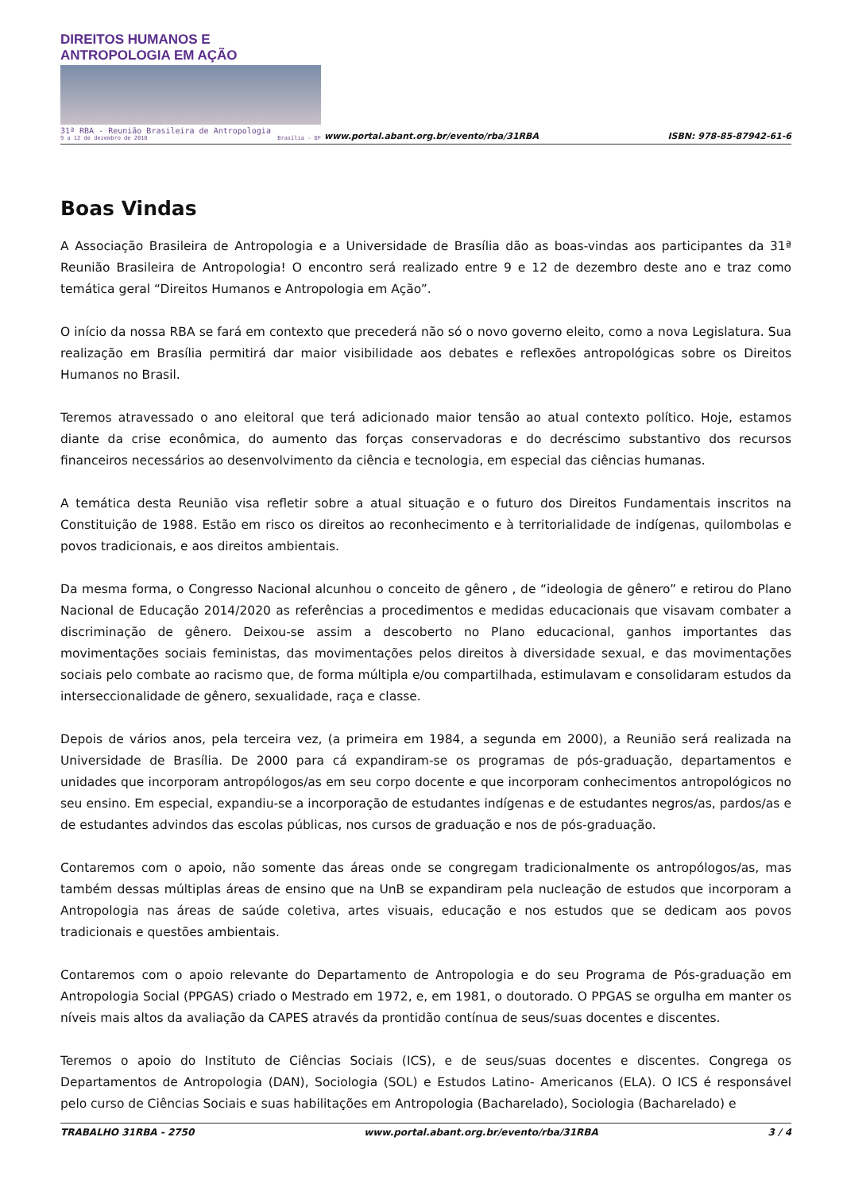DIREITOS HUMANOS E ANTROPOLOGIA EM AÇÃO
31ª RBA - Reunião Brasileira de Antropologia
9 a 12 de dezembro de 2018 Brasília - DF
www.portal.abant.org.br/evento/rba/31RBA ISBN: 978-85-87942-61-6
Boas Vindas
A Associação Brasileira de Antropologia e a Universidade de Brasília dão as boas-vindas aos participantes da 31ª Reunião Brasileira de Antropologia! O encontro será realizado entre 9 e 12 de dezembro deste ano e traz como temática geral “Direitos Humanos e Antropologia em Ação”.
O início da nossa RBA se fará em contexto que precederá não só o novo governo eleito, como a nova Legislatura. Sua realização em Brasília permitirá dar maior visibilidade aos debates e reflexões antropológicas sobre os Direitos Humanos no Brasil.
Teremos atravessado o ano eleitoral que terá adicionado maior tensão ao atual contexto político. Hoje, estamos diante da crise econômica, do aumento das forças conservadoras e do decréscimo substantivo dos recursos financeiros necessários ao desenvolvimento da ciência e tecnologia, em especial das ciências humanas.
A temática desta Reunião visa refletir sobre a atual situação e o futuro dos Direitos Fundamentais inscritos na Constituição de 1988. Estão em risco os direitos ao reconhecimento e à territorialidade de indígenas, quilombolas e povos tradicionais, e aos direitos ambientais.
Da mesma forma, o Congresso Nacional alcunhou o conceito de gênero , de “ideologia de gênero” e retirou do Plano Nacional de Educação 2014/2020 as referências a procedimentos e medidas educacionais que visavam combater a discriminação de gênero. Deixou-se assim a descoberto no Plano educacional, ganhos importantes das movimentações sociais feministas, das movimentações pelos direitos à diversidade sexual, e das movimentações sociais pelo combate ao racismo que, de forma múltipla e/ou compartilhada, estimulavam e consolidaram estudos da interseccionalidade de gênero, sexualidade, raça e classe.
Depois de vários anos, pela terceira vez, (a primeira em 1984, a segunda em 2000), a Reunião será realizada na Universidade de Brasília. De 2000 para cá expandiram-se os programas de pós-graduação, departamentos e unidades que incorporam antropólogos/as em seu corpo docente e que incorporam conhecimentos antropológicos no seu ensino. Em especial, expandiu-se a incorporação de estudantes indígenas e de estudantes negros/as, pardos/as e de estudantes advindos das escolas públicas, nos cursos de graduação e nos de pós-graduação.
Contaremos com o apoio, não somente das áreas onde se congregam tradicionalmente os antropólogos/as, mas também dessas múltiplas áreas de ensino que na UnB se expandiram pela nucleação de estudos que incorporam a Antropologia nas áreas de saúde coletiva, artes visuais, educação e nos estudos que se dedicam aos povos tradicionais e questões ambientais.
Contaremos com o apoio relevante do Departamento de Antropologia e do seu Programa de Pós-graduação em Antropologia Social (PPGAS) criado o Mestrado em 1972, e, em 1981, o doutorado. O PPGAS se orgulha em manter os níveis mais altos da avaliação da CAPES através da prontidão contínua de seus/suas docentes e discentes.
Teremos o apoio do Instituto de Ciências Sociais (ICS), e de seus/suas docentes e discentes. Congrega os Departamentos de Antropologia (DAN), Sociologia (SOL) e Estudos Latino- Americanos (ELA). O ICS é responsável pelo curso de Ciências Sociais e suas habilitações em Antropologia (Bacharelado), Sociologia (Bacharelado) e
TRABALHO 31RBA - 2750 www.portal.abant.org.br/evento/rba/31RBA 3 / 4